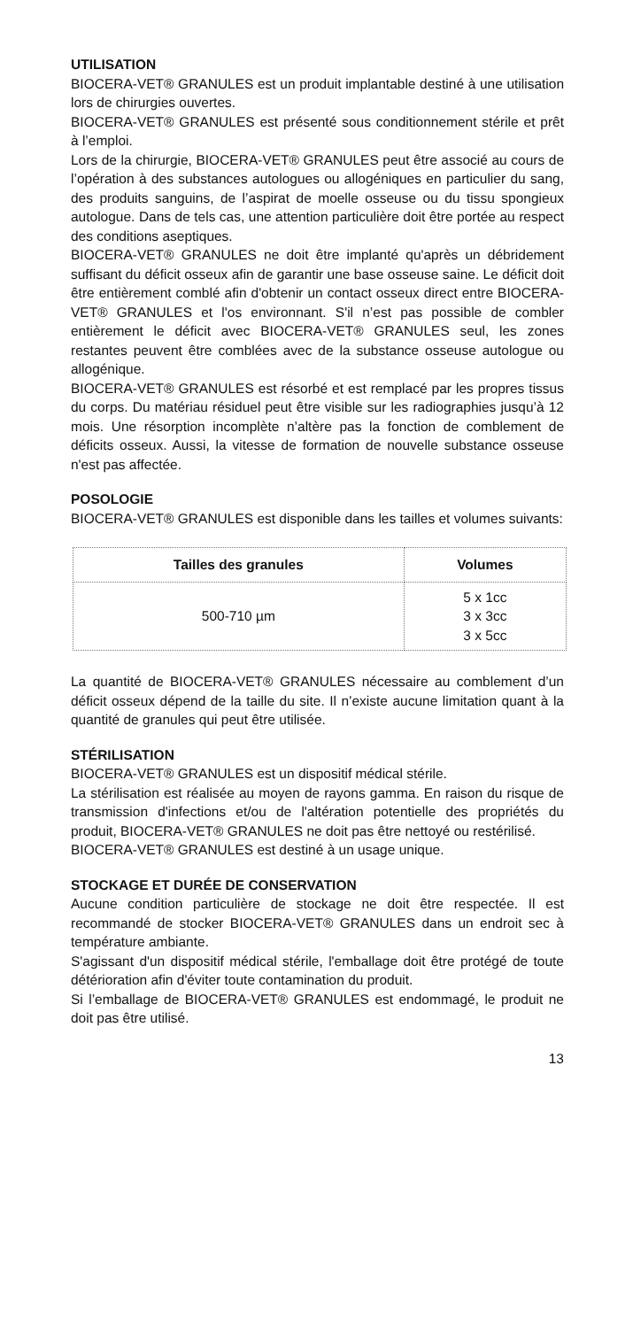UTILISATION
BIOCERA-VET® GRANULES est un produit implantable destiné à une utilisation lors de chirurgies ouvertes.
BIOCERA-VET® GRANULES est présenté sous conditionnement stérile et prêt à l’emploi.
Lors de la chirurgie, BIOCERA-VET® GRANULES peut être associé au cours de l’opération à des substances autologues ou allogéniques en particulier du sang, des produits sanguins, de l’aspirat de moelle osseuse ou du tissu spongieux autologue. Dans de tels cas, une attention particulière doit être portée au respect des conditions aseptiques.
BIOCERA-VET® GRANULES ne doit être implanté qu'après un débridement suffisant du déficit osseux afin de garantir une base osseuse saine. Le déficit doit être entièrement comblé afin d'obtenir un contact osseux direct entre BIOCERA-VET® GRANULES et l'os environnant. S'il n’est pas possible de combler entièrement le déficit avec BIOCERA-VET® GRANULES seul, les zones restantes peuvent être comblées avec de la substance osseuse autologue ou allogénique.
BIOCERA-VET® GRANULES est résorbé et est remplacé par les propres tissus du corps. Du matériau résiduel peut être visible sur les radiographies jusqu’à 12 mois. Une résorption incomplète n’altère pas la fonction de comblement de déficits osseux. Aussi, la vitesse de formation de nouvelle substance osseuse n'est pas affectée.
POSOLOGIE
BIOCERA-VET® GRANULES est disponible dans les tailles et volumes suivants:
| Tailles des granules | Volumes |
| --- | --- |
| 500-710 µm | 5 x 1cc 3 x 3cc 3 x 5cc |
La quantité de BIOCERA-VET® GRANULES nécessaire au comblement d’un déficit osseux dépend de la taille du site. Il n’existe aucune limitation quant à la quantité de granules qui peut être utilisée.
STÉRILISATION
BIOCERA-VET® GRANULES est un dispositif médical stérile.
La stérilisation est réalisée au moyen de rayons gamma. En raison du risque de transmission d'infections et/ou de l'altération potentielle des propriétés du produit, BIOCERA-VET® GRANULES ne doit pas être nettoyé ou restérilisé.
BIOCERA-VET® GRANULES est destiné à un usage unique.
STOCKAGE ET DURÉE DE CONSERVATION
Aucune condition particulière de stockage ne doit être respectée. Il est recommandé de stocker BIOCERA-VET® GRANULES dans un endroit sec à température ambiante.
S'agissant d'un dispositif médical stérile, l'emballage doit être protégé de toute détérioration afin d'éviter toute contamination du produit.
Si l’emballage de BIOCERA-VET® GRANULES est endommagé, le produit ne doit pas être utilisé.
13